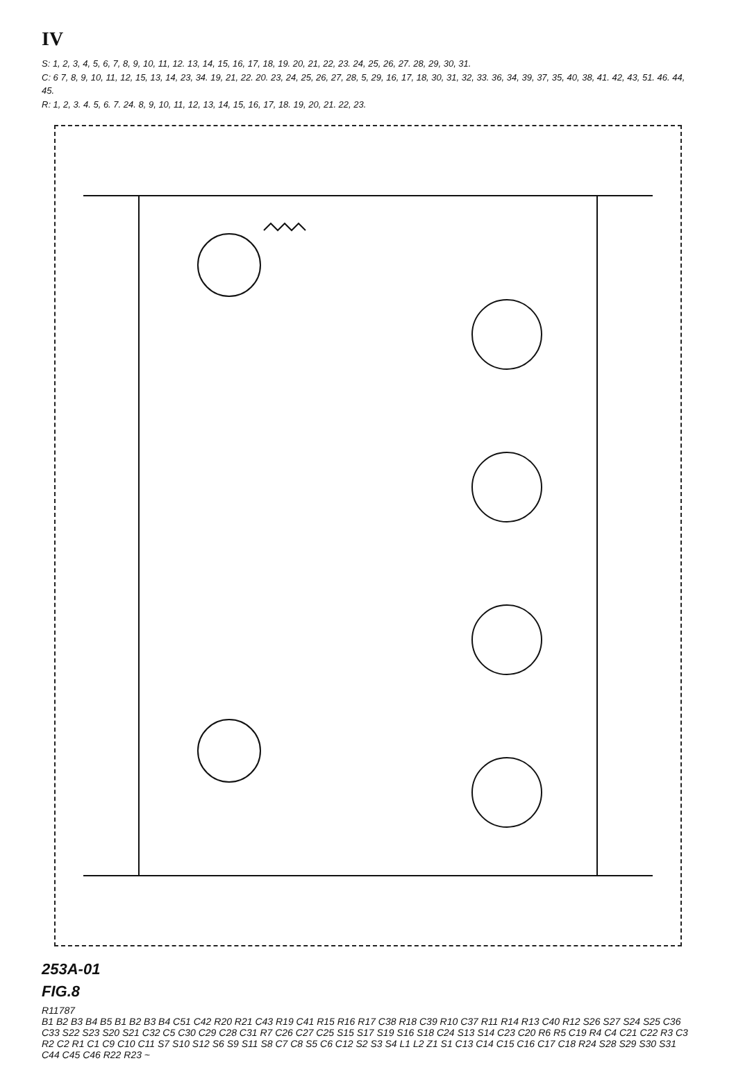IV
S: 1, 2, 3, 4, 5, 6, 7, 8, 9, 10, 11, 12. 13, 14, 15, 16, 17, 18, 19. 20, 21, 22, 23. 24, 25, 26, 27. 28, 29, 30, 31.
C: 6 7, 8, 9, 10, 11, 12, 15, 13, 14, 23, 34. 19, 21, 22. 20. 23, 24, 25, 26, 27, 28, 5, 29, 16, 17, 18, 30, 31, 32, 33. 36, 34, 39, 37, 35, 40, 38, 41. 42, 43, 51. 46. 44, 45.
R: 1, 2, 3. 4. 5, 6. 7. 24. 8, 9, 10, 11, 12, 13, 14, 15, 16, 17, 18. 19, 20, 21. 22, 23.
253A-01
FIG.8
R11787
B1 B2 B3 B4 B5 B1 B2 B3 B4 C51 C42 R20 R21 C43 R19 C41 R15 R16 R17 C38 R18 C39 R10 C37 R11 R14 R13 C40 R12 S26 S27 S24 S25 C36 C33 S22 S23 S20 S21 C32 C5 C30 C29 C28 C31 R7 C26 C27 C25 S15 S17 S19 S16 S18 C24 S13 S14 C23 C20 R6 R5 C19 R4 C4 C21 C22 R3 C3 R2 C2 R1 C1 C9 C10 C11 S7 S10 S12 S6 S9 S11 S8 C7 C8 S5 C6 C12 S2 S3 S4 L1 L2 Z1 S1 C13 C14 C15 C16 C17 C18 R24 S28 S29 S30 S31 C44 C45 C46 R22 R23 ~